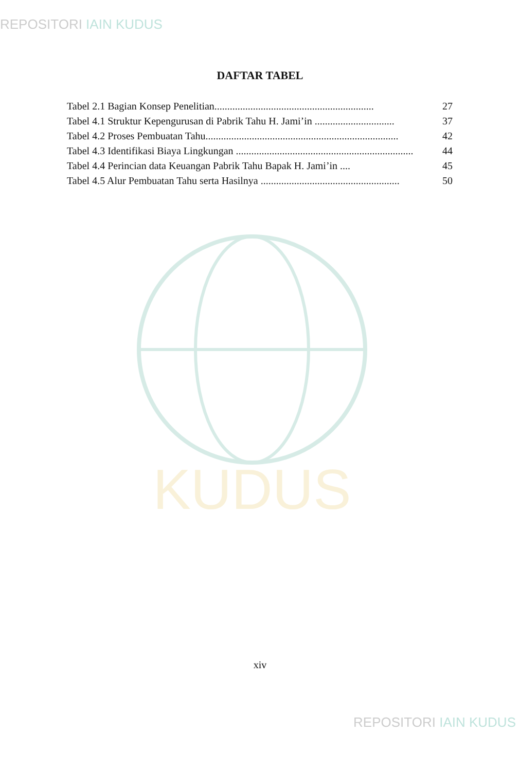REPOSITORI IAIN KUDUS
KUDUS
DAFTAR TABEL
Tabel 2.1 Bagian Konsep Penelitian.............................................................. 27
Tabel 4.1 Struktur Kepengurusan di Pabrik Tahu H. Jami’in ............................... 37
Tabel 4.2 Proses Pembuatan Tahu........................................................................... 42
Tabel 4.3 Identifikasi Biaya Lingkungan ..................................................................... 44
Tabel 4.4 Perincian data Keuangan Pabrik Tahu Bapak H. Jami’in .... 45
Tabel 4.5 Alur Pembuatan Tahu serta Hasilnya ...................................................... 50
xiv
REPOSITORI IAIN KUDUS